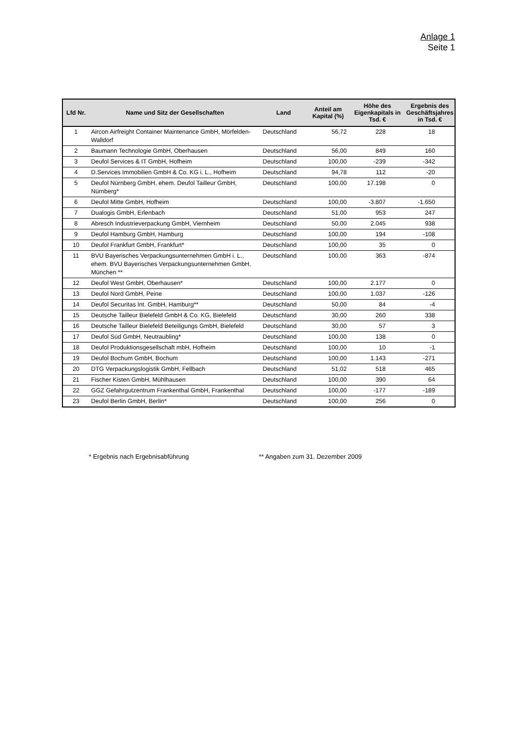Anlage 1
Seite 1
| Lfd Nr. | Name und Sitz der Gesellschaften | Land | Anteil am Kapital (%) | Höhe des Eigenkapitals in Tsd. € | Ergebnis des Geschäftsjahres in Tsd. € |
| --- | --- | --- | --- | --- | --- |
| 1 | Aircon Airfreight Container Maintenance GmbH, Mörfelden-Walldorf | Deutschland | 56,72 | 228 | 18 |
| 2 | Baumann Technologie GmbH, Oberhausen | Deutschland | 56,00 | 849 | 160 |
| 3 | Deufol Services & IT GmbH, Hofheim | Deutschland | 100,00 | -239 | -342 |
| 4 | D.Services Immobilien GmbH & Co. KG i. L., Hofheim | Deutschland | 94,78 | 112 | -20 |
| 5 | Deufol Nürnberg GmbH, ehem. Deufol Tailleur GmbH, Nürnberg* | Deutschland | 100,00 | 17.198 | 0 |
| 6 | Deufol Mitte GmbH, Hofheim | Deutschland | 100,00 | -3.807 | -1.650 |
| 7 | Dualogis GmbH, Erlenbach | Deutschland | 51,00 | 953 | 247 |
| 8 | Abresch Industrieverpackung GmbH, Viernheim | Deutschland | 50,00 | 2.045 | 938 |
| 9 | Deufol Hamburg GmbH, Hamburg | Deutschland | 100,00 | 194 | -108 |
| 10 | Deufol Frankfurt GmbH, Frankfurt* | Deutschland | 100,00 | 35 | 0 |
| 11 | BVU Bayerisches Verpackungsunternehmen GmbH i. L., ehem. BVU Bayerisches Verpackungsunternehmen GmbH, München ** | Deutschland | 100,00 | 363 | -874 |
| 12 | Deufol West GmbH, Oberhausen* | Deutschland | 100,00 | 2.177 | 0 |
| 13 | Deufol Nord GmbH, Peine | Deutschland | 100,00 | 1.037 | -126 |
| 14 | Deufol Securitas Int. GmbH, Hamburg** | Deutschland | 50,00 | 84 | -4 |
| 15 | Deutsche Tailleur Bielefeld GmbH & Co. KG, Bielefeld | Deutschland | 30,00 | 260 | 338 |
| 16 | Deutsche Tailleur Bielefeld Beteiligungs GmbH, Bielefeld | Deutschland | 30,00 | 57 | 3 |
| 17 | Deufol Süd GmbH, Neutraubling* | Deutschland | 100,00 | 138 | 0 |
| 18 | Deufol Produktionsgesellschaft mbH, Hofheim | Deutschland | 100,00 | 10 | -1 |
| 19 | Deufol Bochum GmbH, Bochum | Deutschland | 100,00 | 1.143 | -271 |
| 20 | DTG Verpackungslogistik GmbH, Fellbach | Deutschland | 51,02 | 518 | 465 |
| 21 | Fischer Kisten GmbH, Mühlhausen | Deutschland | 100,00 | 390 | 64 |
| 22 | GGZ Gefahrgutzentrum Frankenthal GmbH, Frankenthal | Deutschland | 100,00 | -177 | -189 |
| 23 | Deufol Berlin GmbH, Berlin* | Deutschland | 100,00 | 256 | 0 |
* Ergebnis nach Ergebnisabführung ** Angaben zum 31. Dezember 2009